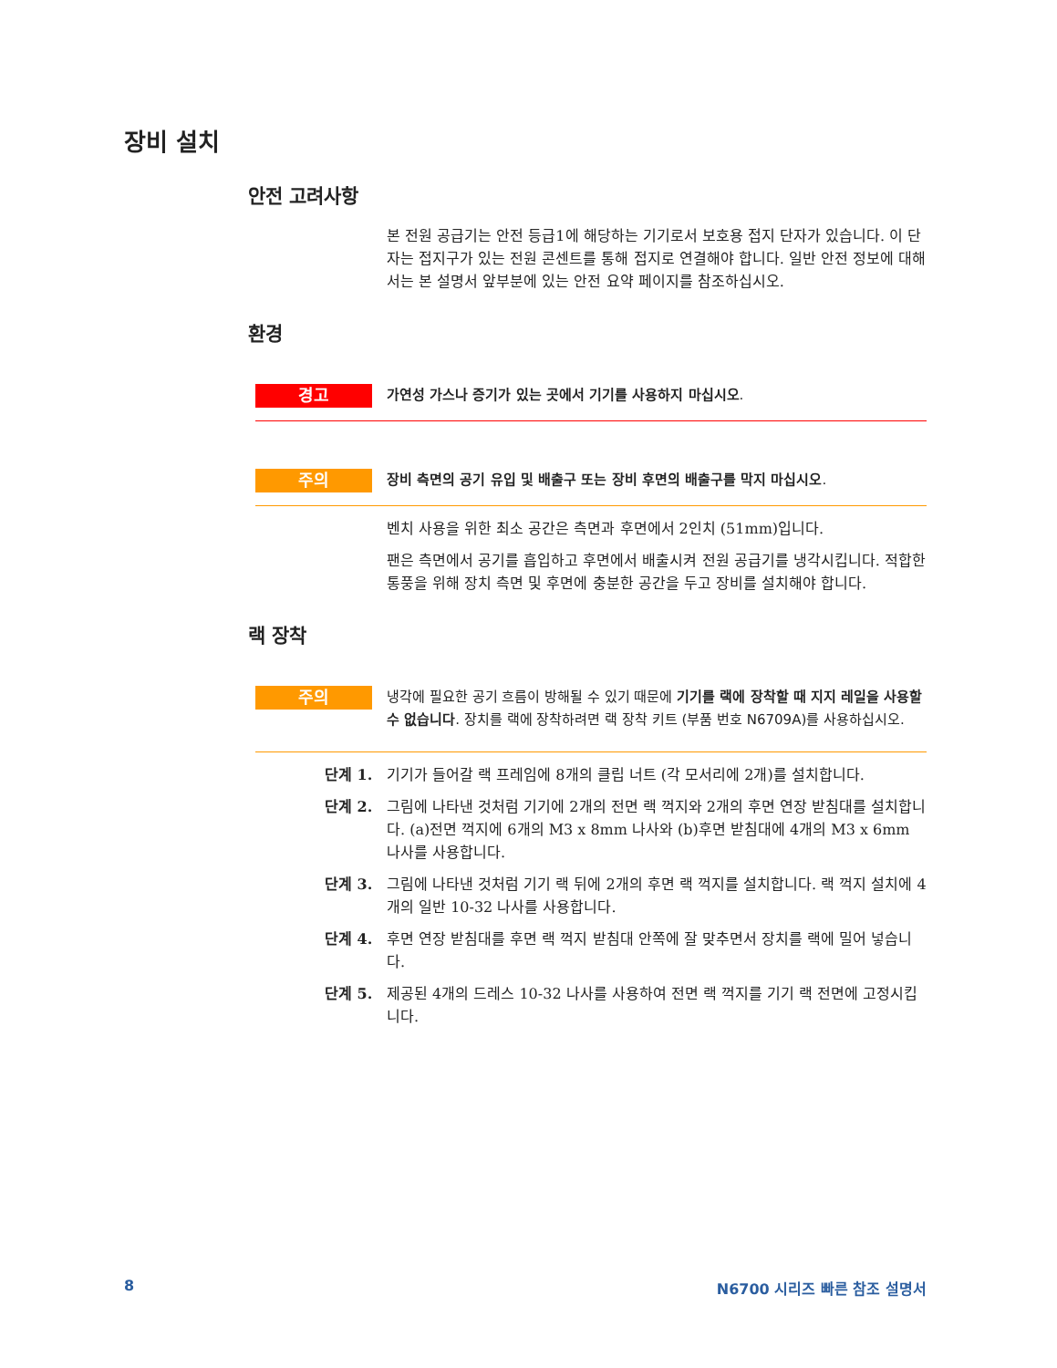장비 설치
안전 고려사항
본 전원 공급기는 안전 등급1에 해당하는 기기로서 보호용 접지 단자가 있습니다. 이 단자는 접지구가 있는 전원 콘센트를 통해 접지로 연결해야 합니다. 일반 안전 정보에 대해서는 본 설명서 앞부분에 있는 안전 요약 페이지를 참조하십시오.
환경
경고
가연성 가스나 증기가 있는 곳에서 기기를 사용하지 마십시오.
주의
장비 측면의 공기 유입 및 배출구 또는 장비 후면의 배출구를 막지 마십시오.
벤치 사용을 위한 최소 공간은 측면과 후면에서 2인치 (51mm)입니다.
팬은 측면에서 공기를 흡입하고 후면에서 배출시켜 전원 공급기를 냉각시킵니다. 적합한 통풍을 위해 장치 측면 및 후면에 충분한 공간을 두고 장비를 설치해야 합니다.
랙 장착
주의
냉각에 필요한 공기 흐름이 방해될 수 있기 때문에 기기를 랙에 장착할 때 지지 레일을 사용할 수 없습니다. 장치를 랙에 장착하려면 랙 장착 키트 (부품 번호 N6709A)를 사용하십시오.
단계 1. 기기가 들어갈 랙 프레임에 8개의 클립 너트 (각 모서리에 2개)를 설치합니다.
단계 2. 그림에 나타낸 것처럼 기기에 2개의 전면 랙 꺽지와 2개의 후면 연장 받침대를 설치합니다. (a)전면 꺽지에 6개의 M3 x 8mm 나사와 (b)후면 받침대에 4개의 M3 x 6mm 나사를 사용합니다.
단계 3. 그림에 나타낸 것처럼 기기 랙 뒤에 2개의 후면 랙 꺽지를 설치합니다. 랙 꺽지 설치에 4개의 일반 10-32 나사를 사용합니다.
단계 4. 후면 연장 받침대를 후면 랙 꺽지 받침대 안쪽에 잘 맞추면서 장치를 랙에 밀어 넣습니다.
단계 5. 제공된 4개의 드레스 10-32 나사를 사용하여 전면 랙 꺽지를 기기 랙 전면에 고정시킵니다.
8 N6700 시리즈 빠른 참조 설명서